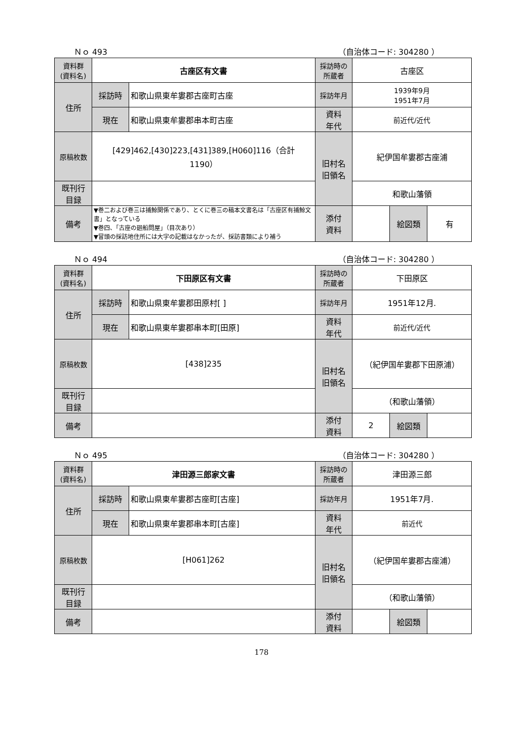Ｎｏ 493 （自治体コード: 304280 ）
| 資料群 (資料名) | 古座区有文書 | | 採訪時の 所蔵者 | 古座区 | | |
| 住所 | 採訪時 | 和歌山県東牟婁郡古座町古座 | 採訪年月 | 1939年9月 1951年7月 | | |
| | 現在 | 和歌山県東牟婁郡串本町古座 | 資料 年代 | 前近代/近代 | | |
| 原稿枚数 | [429]462,[430]223,[431]389,[H060]116（合計 1190） | | 旧村名 旧領名 | 紀伊国牟婁郡古座浦 | | |
| 既刊行 目録 | | | | 和歌山藩領 | | |
| 備考 | ▼巻二および巻三は捕鯨関係であり、とくに巻三の稿本文書名は「古座区有捕鯨文書」となっている ▼巻四、「古座の廻船問屋」（目次あり） ▼冒頭の採訪地住所には大字の記載はなかったが、採訪書類により補う | | | | | |
| | | | 添付 資料 | | 絵図類 | 有 |
Ｎｏ 494 （自治体コード: 304280 ）
| 資料群 (資料名) | 下田原区有文書 | | 採訪時の 所蔵者 | 下田原区 | | |
| 住所 | 採訪時 | 和歌山県東牟婁郡田原村[ ] | 採訪年月 | 1951年12月. | | |
| | 現在 | 和歌山県東牟婁郡串本町[田原] | 資料 年代 | 前近代/近代 | | |
| 原稿枚数 | [438]235 | | 旧村名 旧領名 | （紀伊国牟婁郡下田原浦） | | |
| 既刊行 目録 | | | | （和歌山藩領） | | |
| 備考 | | | | | | |
| | | | 添付 資料 | 2 | 絵図類 | |
Ｎｏ 495 （自治体コード: 304280 ）
| 資料群 (資料名) | 津田源三郎家文書 | | 採訪時の 所蔵者 | 津田源三郎 | | |
| 住所 | 採訪時 | 和歌山県東牟婁郡古座町[古座] | 採訪年月 | 1951年7月. | | |
| | 現在 | 和歌山県東牟婁郡串本町[古座] | 資料 年代 | 前近代 | | |
| 原稿枚数 | [H061]262 | | 旧村名 旧領名 | （紀伊国牟婁郡古座浦） | | |
| 既刊行 目録 | | | | （和歌山藩領） | | |
| 備考 | | | | | | |
| | | | 添付 資料 | | 絵図類 | |
178